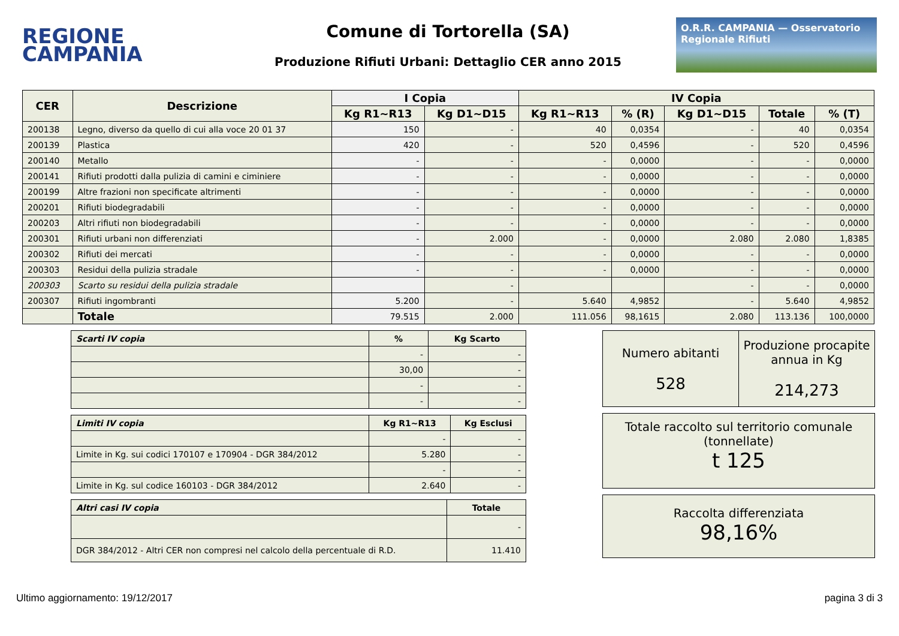REGIONE
CAMPANIA
Comune di Tortorella (SA)
Produzione Rifiuti Urbani: Dettaglio CER anno 2015
O.R.R. CAMPANIA — Osservatorio Regionale Rifiuti
| CER | Descrizione | I Copia | | IV Copia | | | | |
| --- | --- | --- | --- | --- | --- | --- | --- | --- |
| | | Kg R1~R13 | Kg D1~D15 | Kg R1~R13 | % (R) | Kg D1~D15 | Totale | % (T) |
| 200138 | Legno, diverso da quello di cui alla voce 20 01 37 | 150 | - | 40 | 0,0354 | - | 40 | 0,0354 |
| 200139 | Plastica | 420 | - | 520 | 0,4596 | - | 520 | 0,4596 |
| 200140 | Metallo | - | - | - | 0,0000 | - | - | 0,0000 |
| 200141 | Rifiuti prodotti dalla pulizia di camini e ciminiere | - | - | - | 0,0000 | - | - | 0,0000 |
| 200199 | Altre frazioni non specificate altrimenti | - | - | - | 0,0000 | - | - | 0,0000 |
| 200201 | Rifiuti biodegradabili | - | - | - | 0,0000 | - | - | 0,0000 |
| 200203 | Altri rifiuti non biodegradabili | - | - | - | 0,0000 | - | - | 0,0000 |
| 200301 | Rifiuti urbani non differenziati | - | 2.000 | - | 0,0000 | 2.080 | 2.080 | 1,8385 |
| 200302 | Rifiuti dei mercati | - | - | - | 0,0000 | - | - | 0,0000 |
| 200303 | Residui della pulizia stradale | - | - | - | 0,0000 | - | - | 0,0000 |
| 200303 | Scarto su residui della pulizia stradale | | - | | | - | - | 0,0000 |
| 200307 | Rifiuti ingombranti | 5.200 | - | 5.640 | 4,9852 | - | 5.640 | 4,9852 |
| | Totale | 79.515 | 2.000 | 111.056 | 98,1615 | 2.080 | 113.136 | 100,0000 |
| Scarti IV copia | % | Kg Scarto |
| --- | --- | --- |
| | - | - |
| | 30,00 | - |
| | - | - |
| | - | - |
| Limiti IV copia | Kg R1~R13 | Kg Esclusi |
| --- | --- | --- |
| | - | - |
| Limite in Kg. sui codici 170107 e 170904 - DGR 384/2012 | 5.280 | - |
| | - | - |
| Limite in Kg. sul codice 160103 - DGR 384/2012 | 2.640 | - |
| Altri casi IV copia | Totale |
| --- | --- |
| | - |
| DGR 384/2012 - Altri CER non compresi nel calcolo della percentuale di R.D. | 11.410 |
Numero abitanti
528
Produzione procapite annua in Kg
214,273
Totale raccolto sul territorio comunale (tonnellate)
t 125
Raccolta differenziata
98,16%
Ultimo aggiornamento: 19/12/2017 pagina 3 di 3